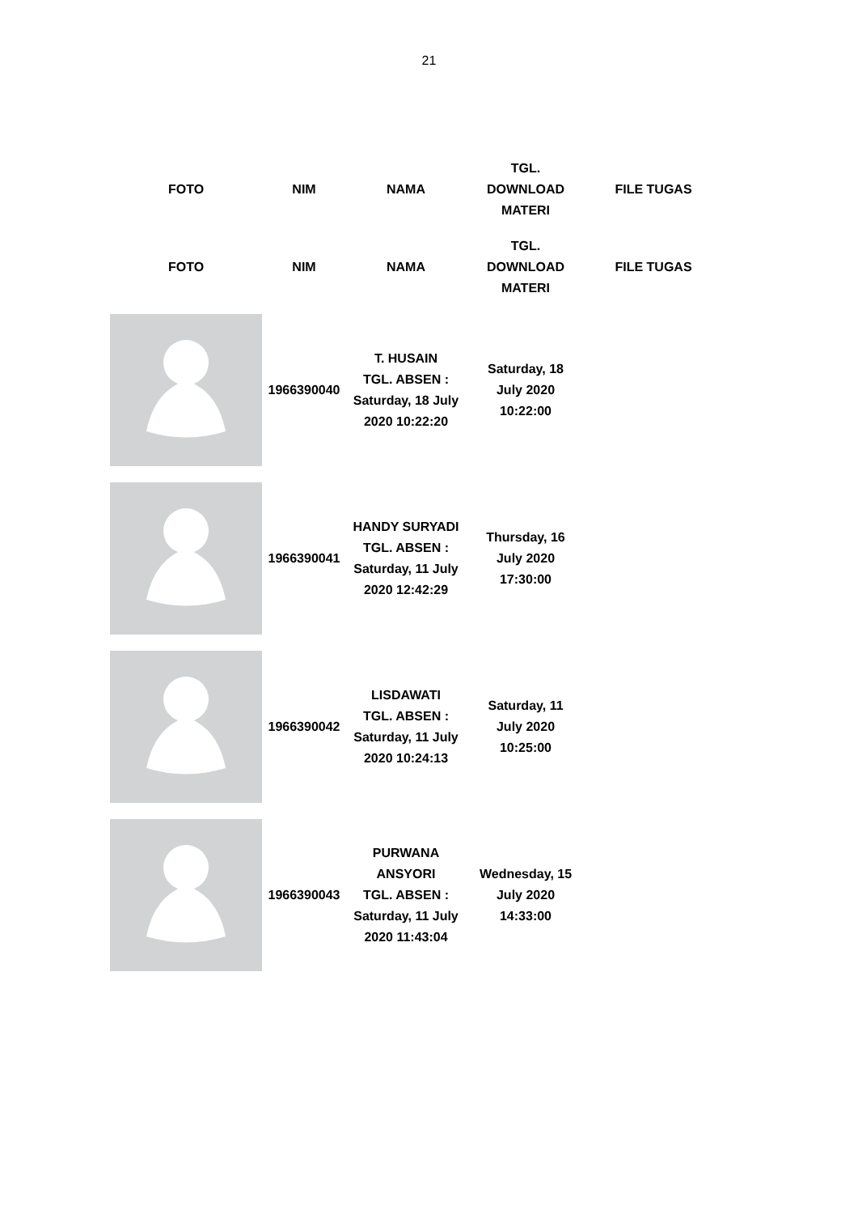21
| FOTO | NIM | NAMA | TGL. DOWNLOAD MATERI | FILE TUGAS |
| --- | --- | --- | --- | --- |
| FOTO | NIM | NAMA | TGL. DOWNLOAD MATERI | FILE TUGAS |
| | 1966390040 | T. HUSAIN TGL. ABSEN : Saturday, 18 July 2020 10:22:20 | Saturday, 18 July 2020 10:22:00 | |
| | 1966390041 | HANDY SURYADI TGL. ABSEN : Saturday, 11 July 2020 12:42:29 | Thursday, 16 July 2020 17:30:00 | |
| | 1966390042 | LISDAWATI TGL. ABSEN : Saturday, 11 July 2020 10:24:13 | Saturday, 11 July 2020 10:25:00 | |
| | 1966390043 | PURWANA ANSYORI TGL. ABSEN : Saturday, 11 July 2020 11:43:04 | Wednesday, 15 July 2020 14:33:00 | |